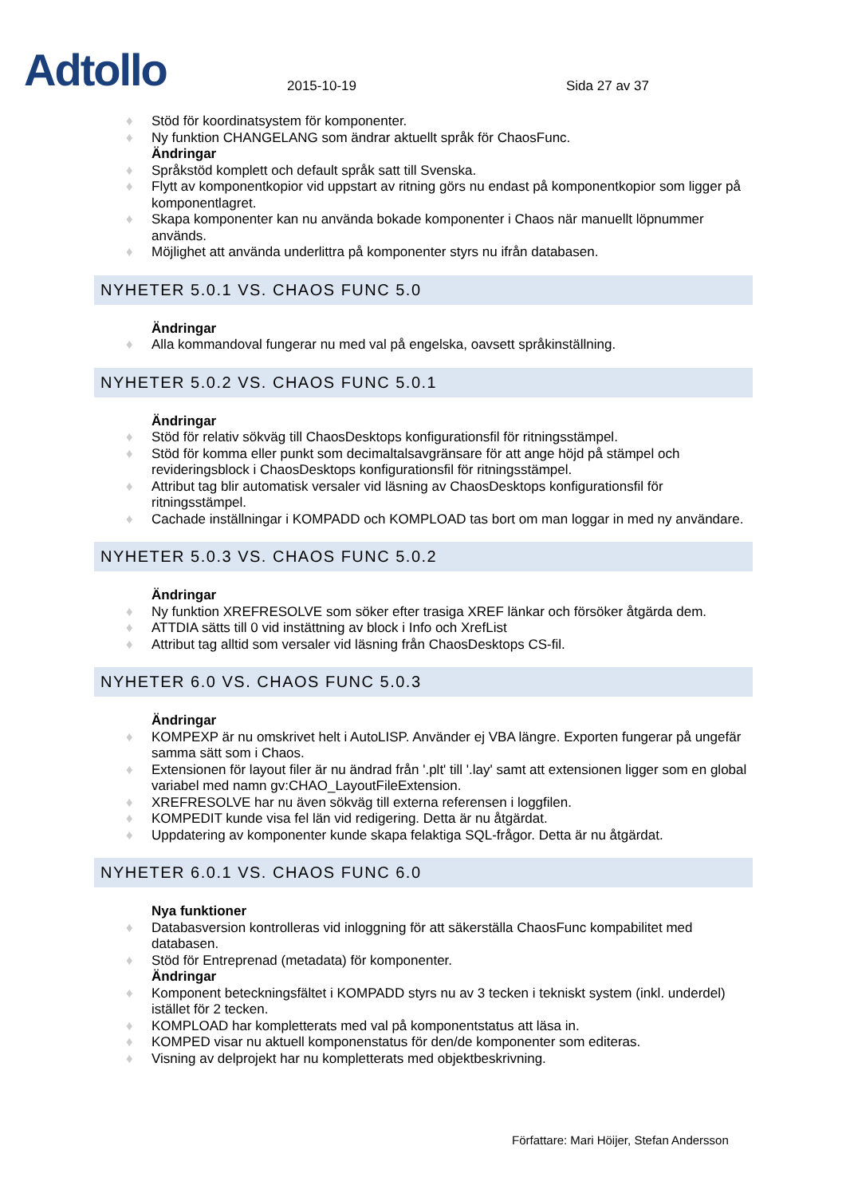Adtollo
2015-10-19
Sida 27 av 37
Stöd för koordinatsystem för komponenter.
Ny funktion CHANGELANG som ändrar aktuellt språk för ChaosFunc.
Ändringar
Språkstöd komplett och default språk satt till Svenska.
Flytt av komponentkopior vid uppstart av ritning görs nu endast på komponentkopior som ligger på komponentlagret.
Skapa komponenter kan nu använda bokade komponenter i Chaos när manuellt löpnummer används.
Möjlighet att använda underlittra på komponenter styrs nu ifrån databasen.
NYHETER 5.0.1 VS. CHAOS FUNC 5.0
Ändringar
Alla kommandoval fungerar nu med val på engelska, oavsett språkinställning.
NYHETER 5.0.2 VS. CHAOS FUNC 5.0.1
Ändringar
Stöd för relativ sökväg till ChaosDesktops konfigurationsfil för ritningsstämpel.
Stöd för komma eller punkt som decimaltalsavgränsare för att ange höjd på stämpel och revideringsblock i ChaosDesktops konfigurationsfil för ritningsstämpel.
Attribut tag blir automatisk versaler vid läsning av ChaosDesktops konfigurationsfil för ritningsstämpel.
Cachade inställningar i KOMPADD och KOMPLOAD tas bort om man loggar in med ny användare.
NYHETER 5.0.3 VS. CHAOS FUNC 5.0.2
Ändringar
Ny funktion XREFRESOLVE som söker efter trasiga XREF länkar och försöker åtgärda dem.
ATTDIA sätts till 0 vid instättning av block i Info och XrefList
Attribut tag alltid som versaler vid läsning från ChaosDesktops CS-fil.
NYHETER 6.0 VS. CHAOS FUNC 5.0.3
Ändringar
KOMPEXP är nu omskrivet helt i AutoLISP. Använder ej VBA längre. Exporten fungerar på ungefär samma sätt som i Chaos.
Extensionen för layout filer är nu ändrad från '.plt' till '.lay' samt att extensionen ligger som en global variabel med namn gv:CHAO_LayoutFileExtension.
XREFRESOLVE har nu även sökväg till externa referensen i loggfilen.
KOMPEDIT kunde visa fel län vid redigering. Detta är nu åtgärdat.
Uppdatering av komponenter kunde skapa felaktiga SQL-frågor. Detta är nu åtgärdat.
NYHETER 6.0.1 VS. CHAOS FUNC 6.0
Nya funktioner
Databasversion kontrolleras vid inloggning för att säkerställa ChaosFunc kompabilitet med databasen.
Stöd för Entreprenad (metadata) för komponenter.
Ändringar
Komponent beteckningsfältet i KOMPADD styrs nu av 3 tecken i tekniskt system (inkl. underdel) istället för 2 tecken.
KOMPLOAD har kompletterats med val på komponentstatus att läsa in.
KOMPED visar nu aktuell komponenstatus för den/de komponenter som editeras.
Visning av delprojekt har nu kompletterats med objektbeskrivning.
Författare: Mari Höijer, Stefan Andersson